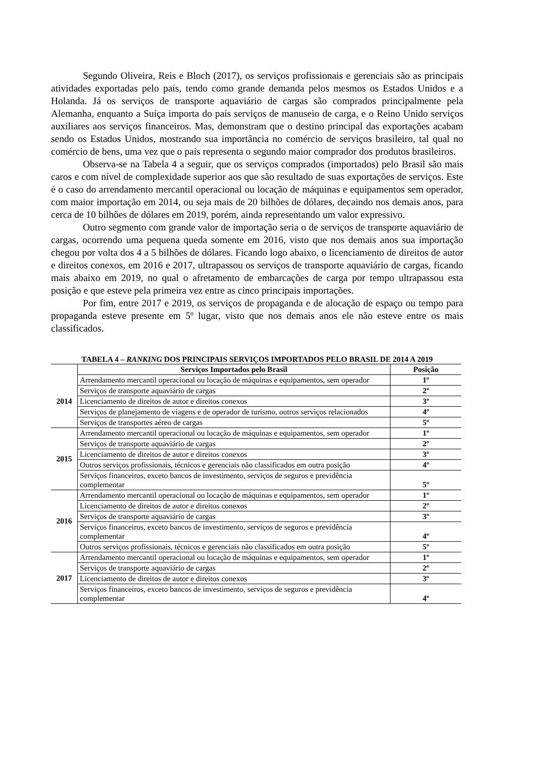Segundo Oliveira, Reis e Bloch (2017), os serviços profissionais e gerenciais são as principais atividades exportadas pelo país, tendo como grande demanda pelos mesmos os Estados Unidos e a Holanda. Já os serviços de transporte aquaviário de cargas são comprados principalmente pela Alemanha, enquanto a Suíça importa do país serviços de manuseio de carga, e o Reino Unido serviços auxiliares aos serviços financeiros. Mas, demonstram que o destino principal das exportações acabam sendo os Estados Unidos, mostrando sua importância no comércio de serviços brasileiro, tal qual no comércio de bens, uma vez que o país representa o segundo maior comprador dos produtos brasileiros.
Observa-se na Tabela 4 a seguir, que os serviços comprados (importados) pelo Brasil são mais caros e com nível de complexidade superior aos que são resultado de suas exportações de serviços. Este é o caso do arrendamento mercantil operacional ou locação de máquinas e equipamentos sem operador, com maior importação em 2014, ou seja mais de 20 bilhões de dólares, decaindo nos demais anos, para cerca de 10 bilhões de dólares em 2019, porém, ainda representando um valor expressivo.
Outro segmento com grande valor de importação seria o de serviços de transporte aquaviário de cargas, ocorrendo uma pequena queda somente em 2016, visto que nos demais anos sua importação chegou por volta dos 4 a 5 bilhões de dólares. Ficando logo abaixo, o licenciamento de direitos de autor e direitos conexos, em 2016 e 2017, ultrapassou os serviços de transporte aquaviário de cargas, ficando mais abaixo em 2019, no qual o afretamento de embarcações de carga por tempo ultrapassou esta posição e que esteve pela primeira vez entre as cinco principais importações.
Por fim, entre 2017 e 2019, os serviços de propaganda e de alocação de espaço ou tempo para propaganda esteve presente em 5º lugar, visto que nos demais anos ele não esteve entre os mais classificados.
TABELA 4 – RANKING DOS PRINCIPAIS SERVIÇOS IMPORTADOS PELO BRASIL DE 2014 A 2019
| | Serviços Importados pelo Brasil | Posição |
| 2014 | Arrendamento mercantil operacional ou locação de máquinas e equipamentos, sem operador | 1º |
| | Serviços de transporte aquaviário de cargas | 2º |
| | Licenciamento de direitos de autor e direitos conexos | 3º |
| | Serviços de planejamento de viagens e de operador de turismo, outros serviços relacionados | 4º |
| | Serviços de transportes aéreo de cargas | 5º |
| 2015 | Arrendamento mercantil operacional ou locação de máquinas e equipamentos, sem operador | 1º |
| | Serviços de transporte aquaviário de cargas | 2º |
| | Licenciamento de direitos de autor e direitos conexos | 3º |
| | Outros serviços profissionais, técnicos e gerenciais não classificados em outra posição | 4º |
| | Serviços financeiros, exceto bancos de investimento, serviços de seguros e previdência complementar | 5º |
| 2016 | Arrendamento mercantil operacional ou locação de máquinas e equipamentos, sem operador | 1º |
| | Licenciamento de direitos de autor e direitos conexos | 2º |
| | Serviços de transporte aquaviário de cargas | 3º |
| | Serviços financeiros, exceto bancos de investimento, serviços de seguros e previdência complementar | 4º |
| | Outros serviços profissionais, técnicos e gerenciais não classificados em outra posição | 5º |
| 2017 | Arrendamento mercantil operacional ou locação de máquinas e equipamentos, sem operador | 1º |
| | Serviços de transporte aquaviário de cargas | 2º |
| | Licenciamento de direitos de autor e direitos conexos | 3º |
| | Serviços financeiros, exceto bancos de investimento, serviços de seguros e previdência complementar | 4º |